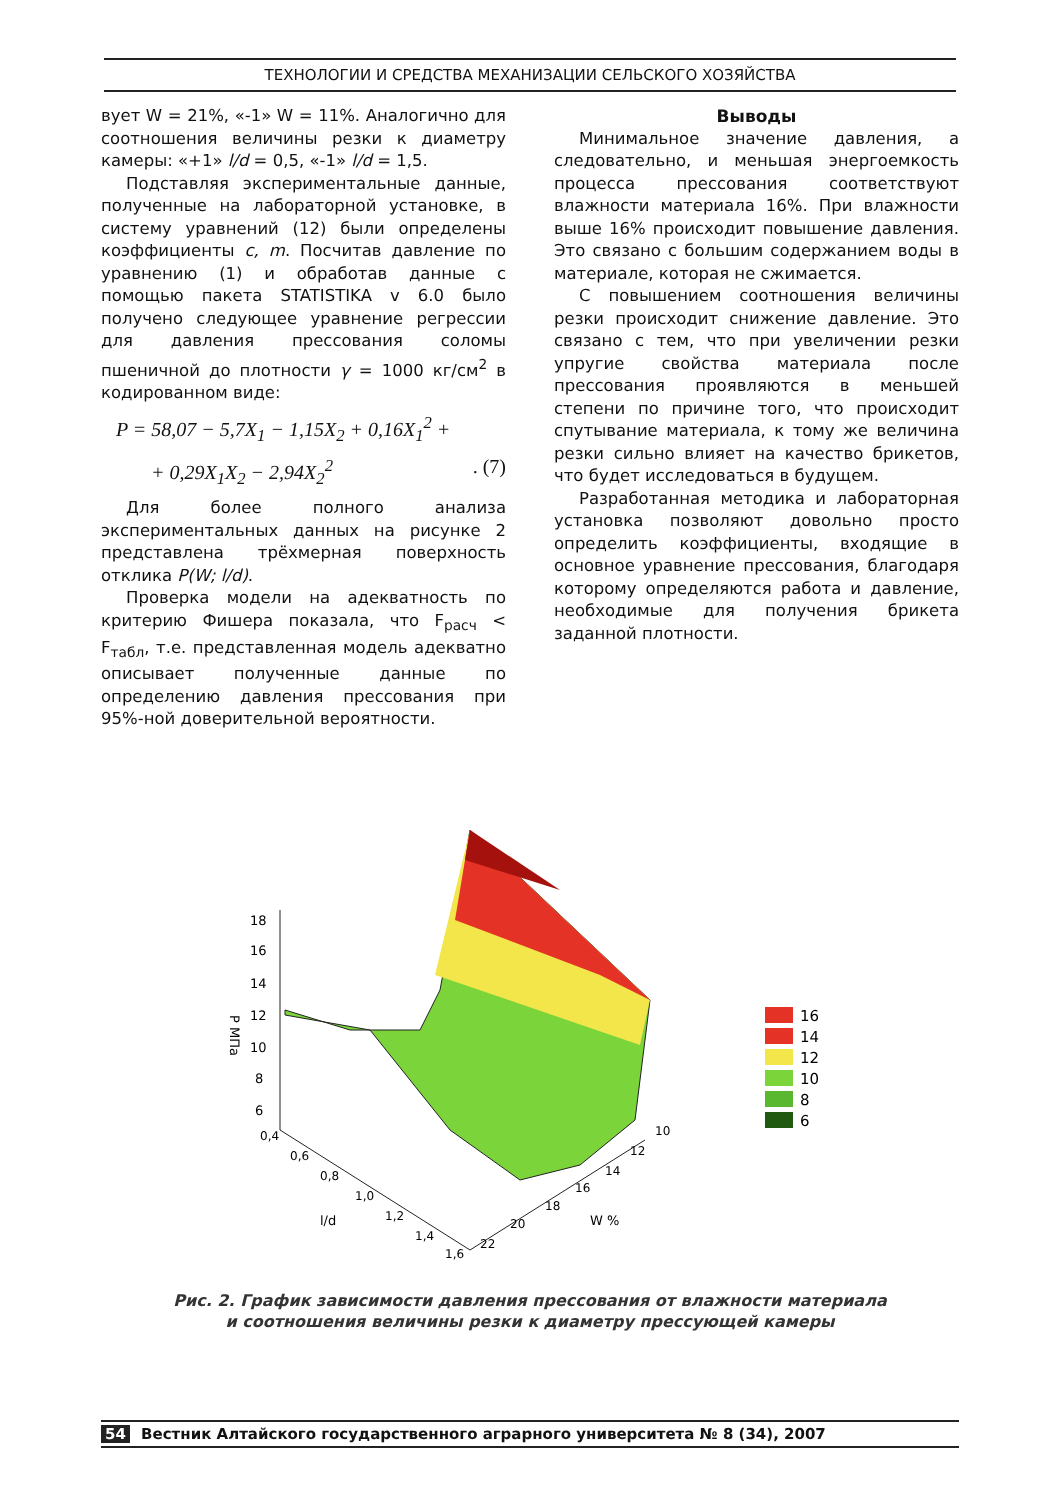ТЕХНОЛОГИИ И СРЕДСТВА МЕХАНИЗАЦИИ СЕЛЬСКОГО ХОЗЯЙСТВА
вует W = 21%, «-1» W = 11%. Аналогично для соотношения величины резки к диаметру камеры: «+1» l/d = 0,5, «-1» l/d = 1,5.
Подставляя экспериментальные данные, полученные на лабораторной установке, в систему уравнений (12) были определены коэффициенты c, m. Посчитав давление по уравнению (1) и обработав данные с помощью пакета STATISTIKA v 6.0 было получено следующее уравнение регрессии для давления прессования соломы пшеничной до плотности γ = 1000 кг/см<sup>2</sup> в кодированном виде:
P = 58,07 − 5,7X<sub>1</sub> − 1,15X<sub>2</sub> + 0,16X<sub>1</sub><sup>2</sup> +
+ 0,29X<sub>1</sub>X<sub>2</sub> − 2,94X<sub>2</sub><sup>2</sup> . (7)
Для более полного анализа экспериментальных данных на рисунке 2 представлена трёхмерная поверхность отклика P(W; l/d).
Проверка модели на адекватность по критерию Фишера показала, что F<sub>расч</sub> < F<sub>табл</sub>, т.е. представленная модель адекватно описывает полученные данные по определению давления прессования при 95%-ной доверительной вероятности.
Выводы
Минимальное значение давления, а следовательно, и меньшая энергоемкость процесса прессования соответствуют влажности материала 16%. При влажности выше 16% происходит повышение давления. Это связано с большим содержанием воды в материале, которая не сжимается.
С повышением соотношения величины резки происходит снижение давление. Это связано с тем, что при увеличении резки упругие свойства материала после прессования проявляются в меньшей степени по причине того, что происходит спутывание материала, к тому же величина резки сильно влияет на качество брикетов, что будет исследоваться в будущем.
Разработанная методика и лабораторная установка позволяют довольно просто определить коэффициенты, входящие в основное уравнение прессования, благодаря которому определяются работа и давление, необходимые для получения брикета заданной плотности.
18
16
14
12
10
8
6
P МПа
0,4
0,6
0,8
1,0
1,2
1,4
1,6
l/d
10
12
14
16
18
20
22
W %
16
14
12
10
8
6
Рис. 2. График зависимости давления прессования от влажности материала
и соотношения величины резки к диаметру прессующей камеры
54 Вестник Алтайского государственного аграрного университета № 8 (34), 2007